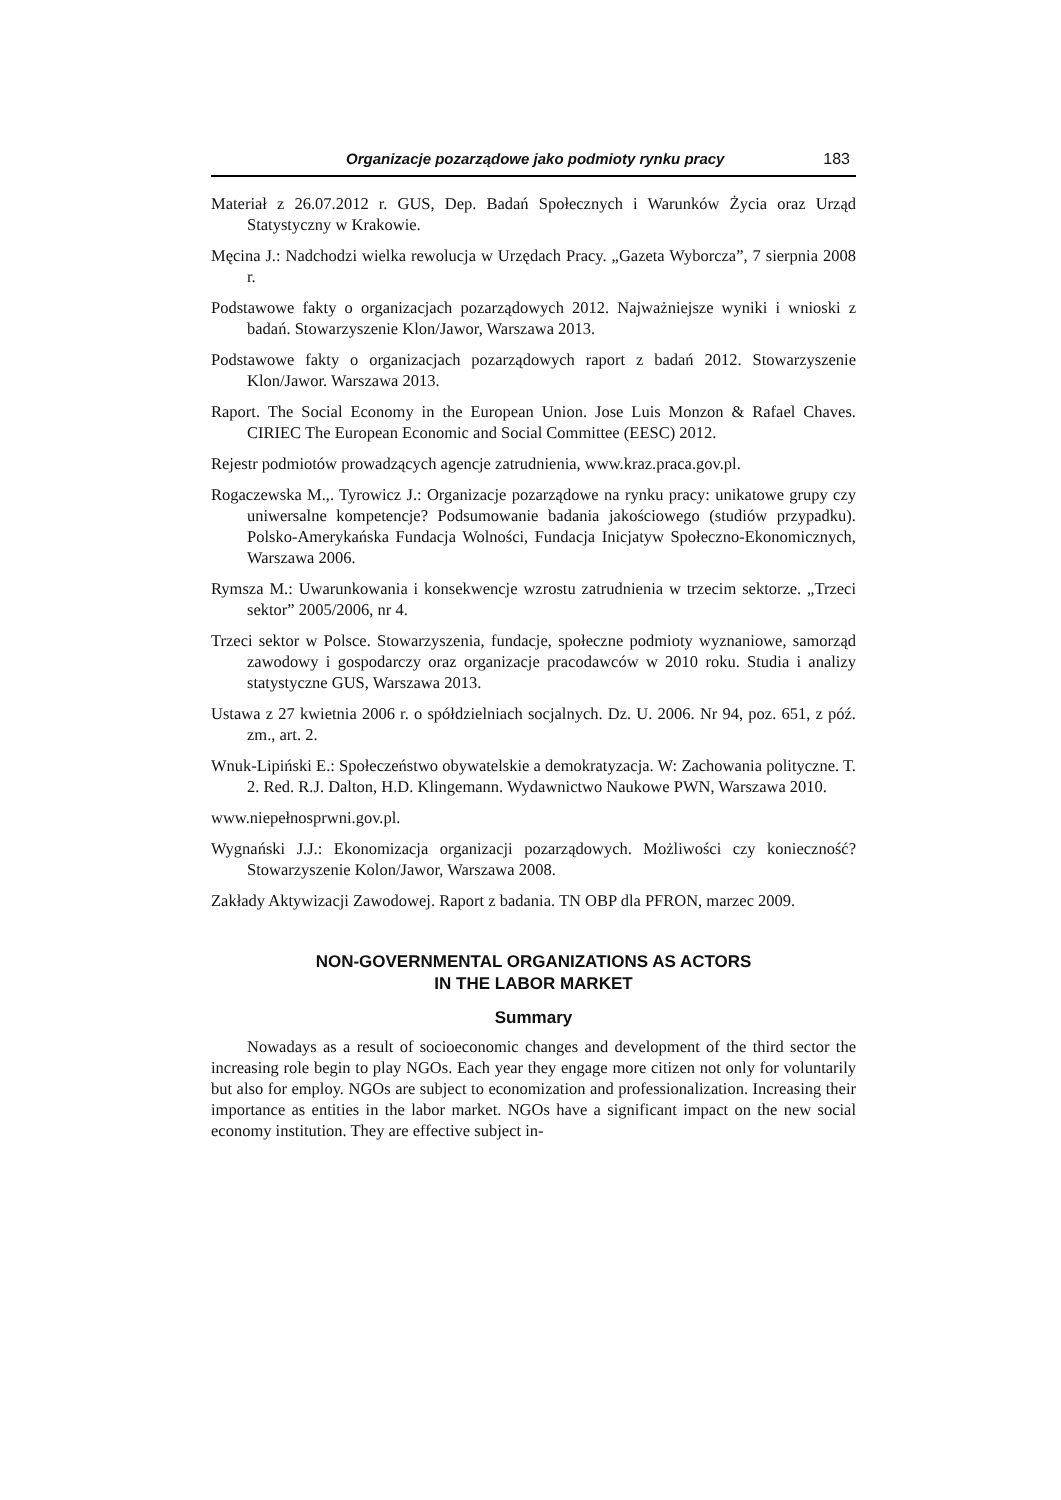Organizacje pozarządowe jako podmioty rynku pracy 183
Materiał z 26.07.2012 r. GUS, Dep. Badań Społecznych i Warunków Życia oraz Urząd Statystyczny w Krakowie.
Męcina J.: Nadchodzi wielka rewolucja w Urzędach Pracy. „Gazeta Wyborcza”, 7 sierpnia 2008 r.
Podstawowe fakty o organizacjach pozarządowych 2012. Najważniejsze wyniki i wnioski z badań. Stowarzyszenie Klon/Jawor, Warszawa 2013.
Podstawowe fakty o organizacjach pozarządowych raport z badań 2012. Stowarzyszenie Klon/Jawor. Warszawa 2013.
Raport. The Social Economy in the European Union. Jose Luis Monzon & Rafael Chaves. CIRIEC The European Economic and Social Committee (EESC) 2012.
Rejestr podmiotów prowadzących agencje zatrudnienia, www.kraz.praca.gov.pl.
Rogaczewska M.,. Tyrowicz J.: Organizacje pozarządowe na rynku pracy: unikatowe grupy czy uniwersalne kompetencje? Podsumowanie badania jakościowego (studiów przypadku). Polsko-Amerykańska Fundacja Wolności, Fundacja Inicjatyw Społeczno-Ekonomicznych, Warszawa 2006.
Rymsza M.: Uwarunkowania i konsekwencje wzrostu zatrudnienia w trzecim sektorze. „Trzeci sektor” 2005/2006, nr 4.
Trzeci sektor w Polsce. Stowarzyszenia, fundacje, społeczne podmioty wyznaniowe, samorząd zawodowy i gospodarczy oraz organizacje pracodawców w 2010 roku. Studia i analizy statystyczne GUS, Warszawa 2013.
Ustawa z 27 kwietnia 2006 r. o spółdzielniach socjalnych. Dz. U. 2006. Nr 94, poz. 651, z póź. zm., art. 2.
Wnuk-Lipiński E.: Społeczeństwo obywatelskie a demokratyzacja. W: Zachowania polityczne. T. 2. Red. R.J. Dalton, H.D. Klingemann. Wydawnictwo Naukowe PWN, Warszawa 2010.
www.niepełnosprwni.gov.pl.
Wygnański J.J.: Ekonomizacja organizacji pozarządowych. Możliwości czy konieczność? Stowarzyszenie Kolon/Jawor, Warszawa 2008.
Zakłady Aktywizacji Zawodowej. Raport z badania. TN OBP dla PFRON, marzec 2009.
NON-GOVERNMENTAL ORGANIZATIONS AS ACTORS
IN THE LABOR MARKET
Summary
Nowadays as a result of socioeconomic changes and development of the third sector the increasing role begin to play NGOs. Each year they engage more citizen not only for voluntarily but also for employ. NGOs are subject to economization and professionalization. Increasing their importance as entities in the labor market. NGOs have a significant impact on the new social economy institution. They are effective subject in-